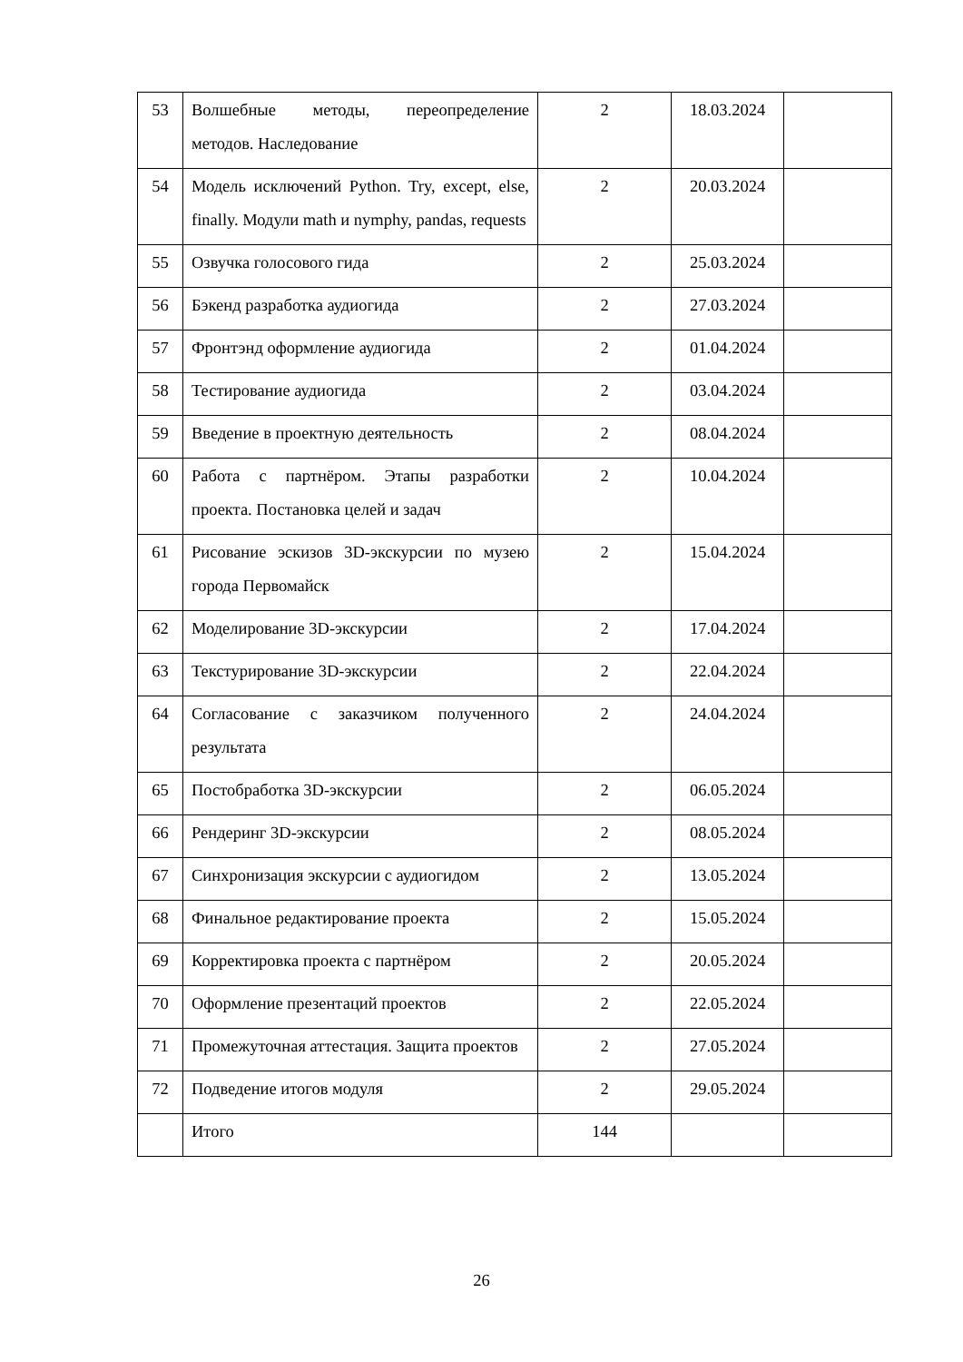| 53 | Волшебные методы, переопределение методов. Наследование | 2 | 18.03.2024 | |
| 54 | Модель исключений Python. Try, except, else, finally. Модули math и nymphy, pandas, requests | 2 | 20.03.2024 | |
| 55 | Озвучка голосового гида | 2 | 25.03.2024 | |
| 56 | Бэкенд разработка аудиогида | 2 | 27.03.2024 | |
| 57 | Фронтэнд оформление аудиогида | 2 | 01.04.2024 | |
| 58 | Тестирование аудиогида | 2 | 03.04.2024 | |
| 59 | Введение в проектную деятельность | 2 | 08.04.2024 | |
| 60 | Работа с партнёром. Этапы разработки проекта. Постановка целей и задач | 2 | 10.04.2024 | |
| 61 | Рисование эскизов 3D-экскурсии по музею города Первомайск | 2 | 15.04.2024 | |
| 62 | Моделирование 3D-экскурсии | 2 | 17.04.2024 | |
| 63 | Текстурирование 3D-экскурсии | 2 | 22.04.2024 | |
| 64 | Согласование с заказчиком полученного результата | 2 | 24.04.2024 | |
| 65 | Постобработка 3D-экскурсии | 2 | 06.05.2024 | |
| 66 | Рендеринг 3D-экскурсии | 2 | 08.05.2024 | |
| 67 | Синхронизация экскурсии с аудиогидом | 2 | 13.05.2024 | |
| 68 | Финальное редактирование проекта | 2 | 15.05.2024 | |
| 69 | Корректировка проекта с партнёром | 2 | 20.05.2024 | |
| 70 | Оформление презентаций проектов | 2 | 22.05.2024 | |
| 71 | Промежуточная аттестация. Защита проектов | 2 | 27.05.2024 | |
| 72 | Подведение итогов модуля | 2 | 29.05.2024 | |
| | Итого | 144 | | |
26